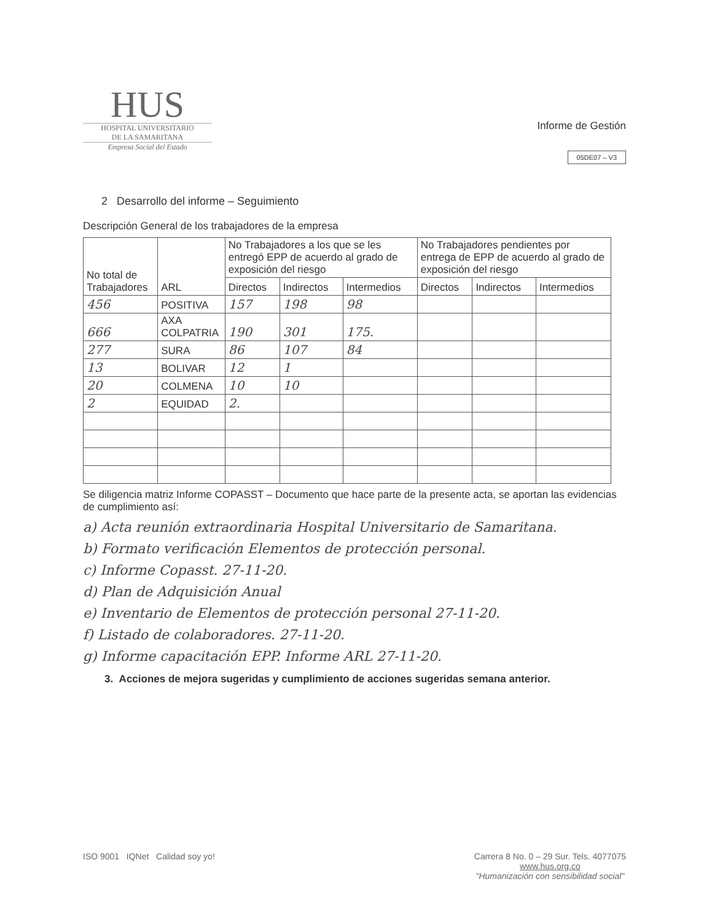HUS
HOSPITAL UNIVERSITARIO
DE LA SAMARITANA
Empresa Social del Estado
Informe de Gestión
05DE07 – V3
2 Desarrollo del informe – Seguimiento
Descripción General de los trabajadores de la empresa
| No total de Trabajadores | ARL | No Trabajadores a los que se les entregó EPP de acuerdo al grado de exposición del riesgo | | | No Trabajadores pendientes por entrega de EPP de acuerdo al grado de exposición del riesgo | | |
| --- | --- | --- | --- | --- | --- | --- | --- |
| | | Directos | Indirectos | Intermedios | Directos | Indirectos | Intermedios |
| 456 | POSITIVA | 157 | 198 | 98 | | | |
| 666 | AXA COLPATRIA | 190 | 301 | 175. | | | |
| 277 | SURA | 86 | 107 | 84 | | | |
| 13 | BOLIVAR | 12 | 1 | | | | |
| 20 | COLMENA | 10 | 10 | | | | |
| 2 | EQUIDAD | 2. | | | | | |
Se diligencia matriz Informe COPASST – Documento que hace parte de la presente acta, se aportan las evidencias de cumplimiento así:
a) Acta reunión extraordinaria Hospital Universitario de Samaritana.
b) Formato verificación Elementos de protección personal.
c) Informe Copasst. 27-11-20.
d) Plan de Adquisición Anual
e) Inventario de Elementos de protección personal 27-11-20.
f) Listado de colaboradores. 27-11-20.
g) Informe capacitación EPP. Informe ARL 27-11-20.
3. Acciones de mejora sugeridas y cumplimiento de acciones sugeridas semana anterior.
ISO 9001 IQNet Calidad soy yo!
Carrera 8 No. 0 – 29 Sur. Tels. 4077075
www.hus.org.co
"Humanización con sensibilidad social"